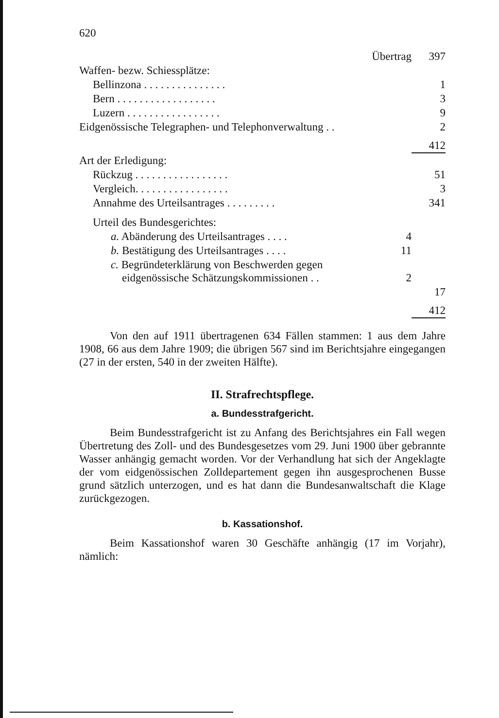620
| Übertrag | | 397 |
| Waffen- bezw. Schiessplätze: | | |
| Bellinzona . . . . . . . . . . . . . . . | | 1 |
| Bern . . . . . . . . . . . . . . . . . . | | 3 |
| Luzern . . . . . . . . . . . . . . . . . | | 9 |
| Eidgenössische Telegraphen- und Telephonverwaltung . . | | 2 |
| | | 412 |
| Art der Erledigung: | | |
| Rückzug . . . . . . . . . . . . . . . . . | | 51 |
| Vergleich. . . . . . . . . . . . . . . . . | | 3 |
| Annahme des Urteilsantrages . . . . . . . . . | | 341 |
| Urteil des Bundesgerichtes: | | |
| a. Abänderung des Urteilsantrages . . . . | 4 | |
| b. Bestätigung des Urteilsantrages . . . . | 11 | |
| c. Begründeterklärung von Beschwerden gegen eidgenössische Schätzungskommissionen . . | 2 | |
| | | 17 |
| | | 412 |
Von den auf 1911 übertragenen 634 Fällen stammen: 1 aus dem Jahre 1908, 66 aus dem Jahre 1909; die übrigen 567 sind im Berichtsjahre eingegangen (27 in der ersten, 540 in der zweiten Hälfte).
II. Strafrechtspflege.
a. Bundesstrafgericht.
Beim Bundesstrafgericht ist zu Anfang des Berichtsjahres ein Fall wegen Übertretung des Zoll- und des Bundesgesetzes vom 29. Juni 1900 über gebrannte Wasser anhängig gemacht worden. Vor der Verhandlung hat sich der Angeklagte der vom eidgenössischen Zolldepartement gegen ihn ausgesprochenen Busse grund sätzlich unterzogen, und es hat dann die Bundesanwaltschaft die Klage zurückgezogen.
b. Kassationshof.
Beim Kassationshof waren 30 Geschäfte anhängig (17 im Vorjahr), nämlich: